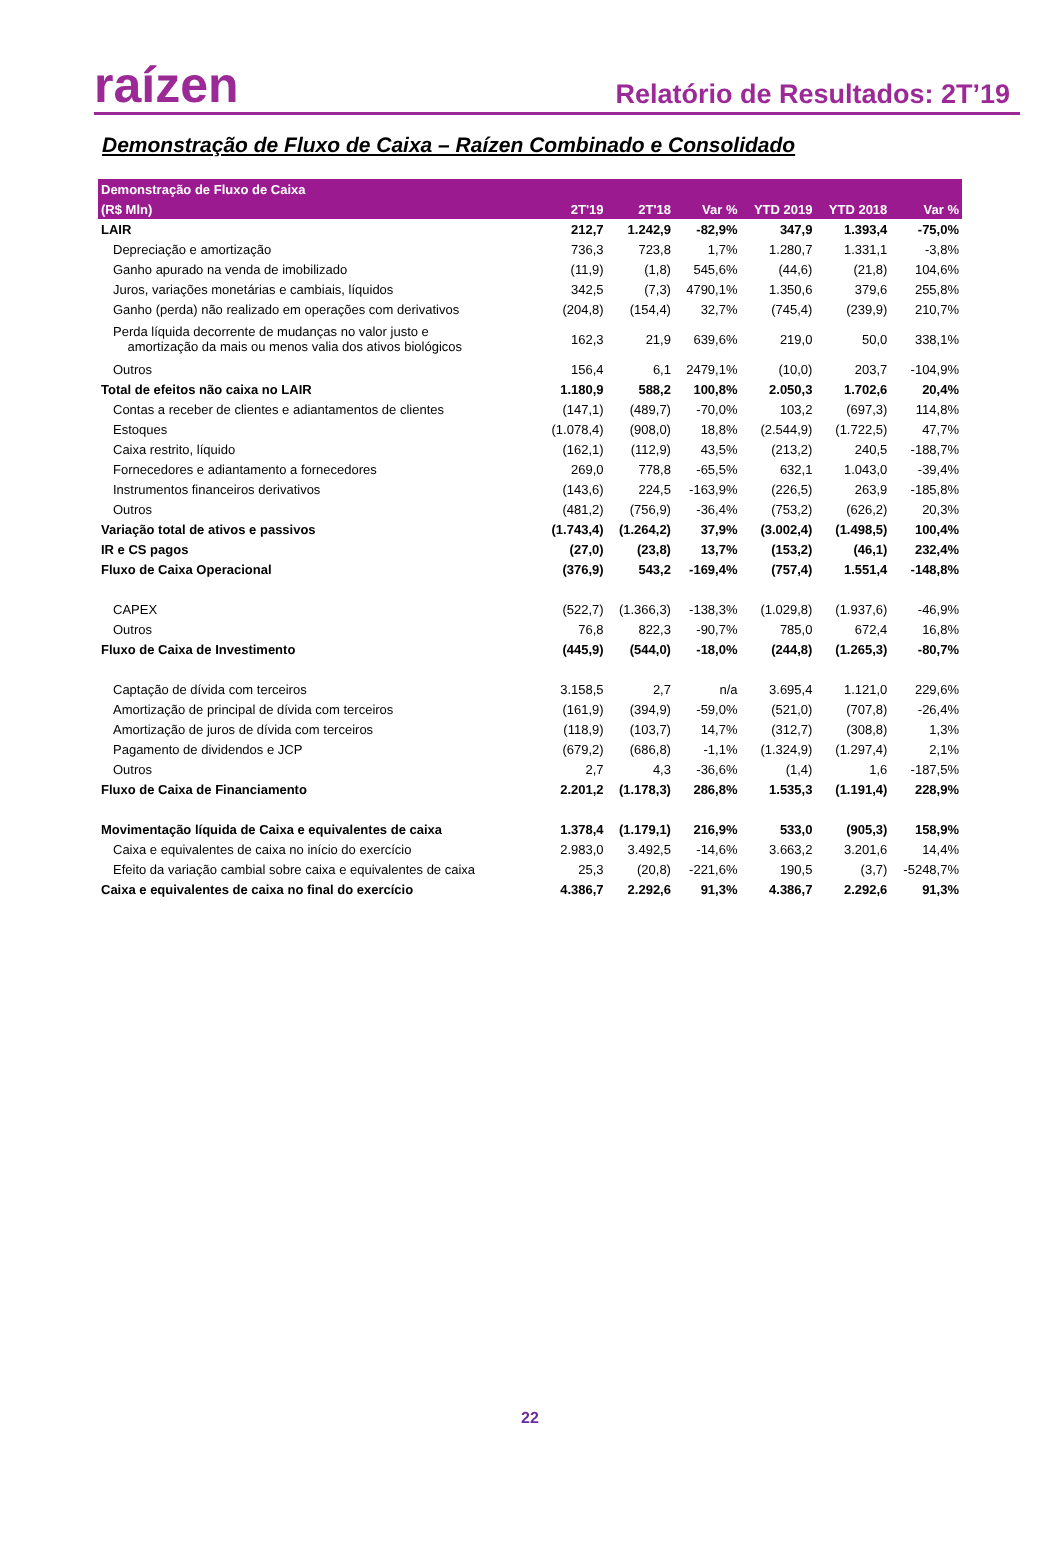raízen
Relatório de Resultados: 2T’19
Demonstração de Fluxo de Caixa – Raízen Combinado e Consolidado
| Demonstração de Fluxo de Caixa | | | | | | |
| --- | --- | --- | --- | --- | --- | --- |
| (R$ Mln) | 2T'19 | 2T'18 | Var % | YTD 2019 | YTD 2018 | Var % |
| LAIR | 212,7 | 1.242,9 | -82,9% | 347,9 | 1.393,4 | -75,0% |
| Depreciação e amortização | 736,3 | 723,8 | 1,7% | 1.280,7 | 1.331,1 | -3,8% |
| Ganho apurado na venda de imobilizado | (11,9) | (1,8) | 545,6% | (44,6) | (21,8) | 104,6% |
| Juros, variações monetárias e cambiais, líquidos | 342,5 | (7,3) | 4790,1% | 1.350,6 | 379,6 | 255,8% |
| Ganho (perda) não realizado em operações com derivativos | (204,8) | (154,4) | 32,7% | (745,4) | (239,9) | 210,7% |
| Perda líquida decorrente de mudanças no valor justo e amortização da mais ou menos valia dos ativos biológicos | 162,3 | 21,9 | 639,6% | 219,0 | 50,0 | 338,1% |
| Outros | 156,4 | 6,1 | 2479,1% | (10,0) | 203,7 | -104,9% |
| Total de efeitos não caixa no LAIR | 1.180,9 | 588,2 | 100,8% | 2.050,3 | 1.702,6 | 20,4% |
| Contas a receber de clientes e adiantamentos de clientes | (147,1) | (489,7) | -70,0% | 103,2 | (697,3) | 114,8% |
| Estoques | (1.078,4) | (908,0) | 18,8% | (2.544,9) | (1.722,5) | 47,7% |
| Caixa restrito, líquido | (162,1) | (112,9) | 43,5% | (213,2) | 240,5 | -188,7% |
| Fornecedores e adiantamento a fornecedores | 269,0 | 778,8 | -65,5% | 632,1 | 1.043,0 | -39,4% |
| Instrumentos financeiros derivativos | (143,6) | 224,5 | -163,9% | (226,5) | 263,9 | -185,8% |
| Outros | (481,2) | (756,9) | -36,4% | (753,2) | (626,2) | 20,3% |
| Variação total de ativos e passivos | (1.743,4) | (1.264,2) | 37,9% | (3.002,4) | (1.498,5) | 100,4% |
| IR e CS pagos | (27,0) | (23,8) | 13,7% | (153,2) | (46,1) | 232,4% |
| Fluxo de Caixa Operacional | (376,9) | 543,2 | -169,4% | (757,4) | 1.551,4 | -148,8% |
| CAPEX | (522,7) | (1.366,3) | -138,3% | (1.029,8) | (1.937,6) | -46,9% |
| Outros | 76,8 | 822,3 | -90,7% | 785,0 | 672,4 | 16,8% |
| Fluxo de Caixa de Investimento | (445,9) | (544,0) | -18,0% | (244,8) | (1.265,3) | -80,7% |
| Captação de dívida com terceiros | 3.158,5 | 2,7 | n/a | 3.695,4 | 1.121,0 | 229,6% |
| Amortização de principal de dívida com terceiros | (161,9) | (394,9) | -59,0% | (521,0) | (707,8) | -26,4% |
| Amortização de juros de dívida com terceiros | (118,9) | (103,7) | 14,7% | (312,7) | (308,8) | 1,3% |
| Pagamento de dividendos e JCP | (679,2) | (686,8) | -1,1% | (1.324,9) | (1.297,4) | 2,1% |
| Outros | 2,7 | 4,3 | -36,6% | (1,4) | 1,6 | -187,5% |
| Fluxo de Caixa de Financiamento | 2.201,2 | (1.178,3) | 286,8% | 1.535,3 | (1.191,4) | 228,9% |
| Movimentação líquida de Caixa e equivalentes de caixa | 1.378,4 | (1.179,1) | 216,9% | 533,0 | (905,3) | 158,9% |
| Caixa e equivalentes de caixa no início do exercício | 2.983,0 | 3.492,5 | -14,6% | 3.663,2 | 3.201,6 | 14,4% |
| Efeito da variação cambial sobre caixa e equivalentes de caixa | 25,3 | (20,8) | -221,6% | 190,5 | (3,7) | -5248,7% |
| Caixa e equivalentes de caixa no final do exercício | 4.386,7 | 2.292,6 | 91,3% | 4.386,7 | 2.292,6 | 91,3% |
22